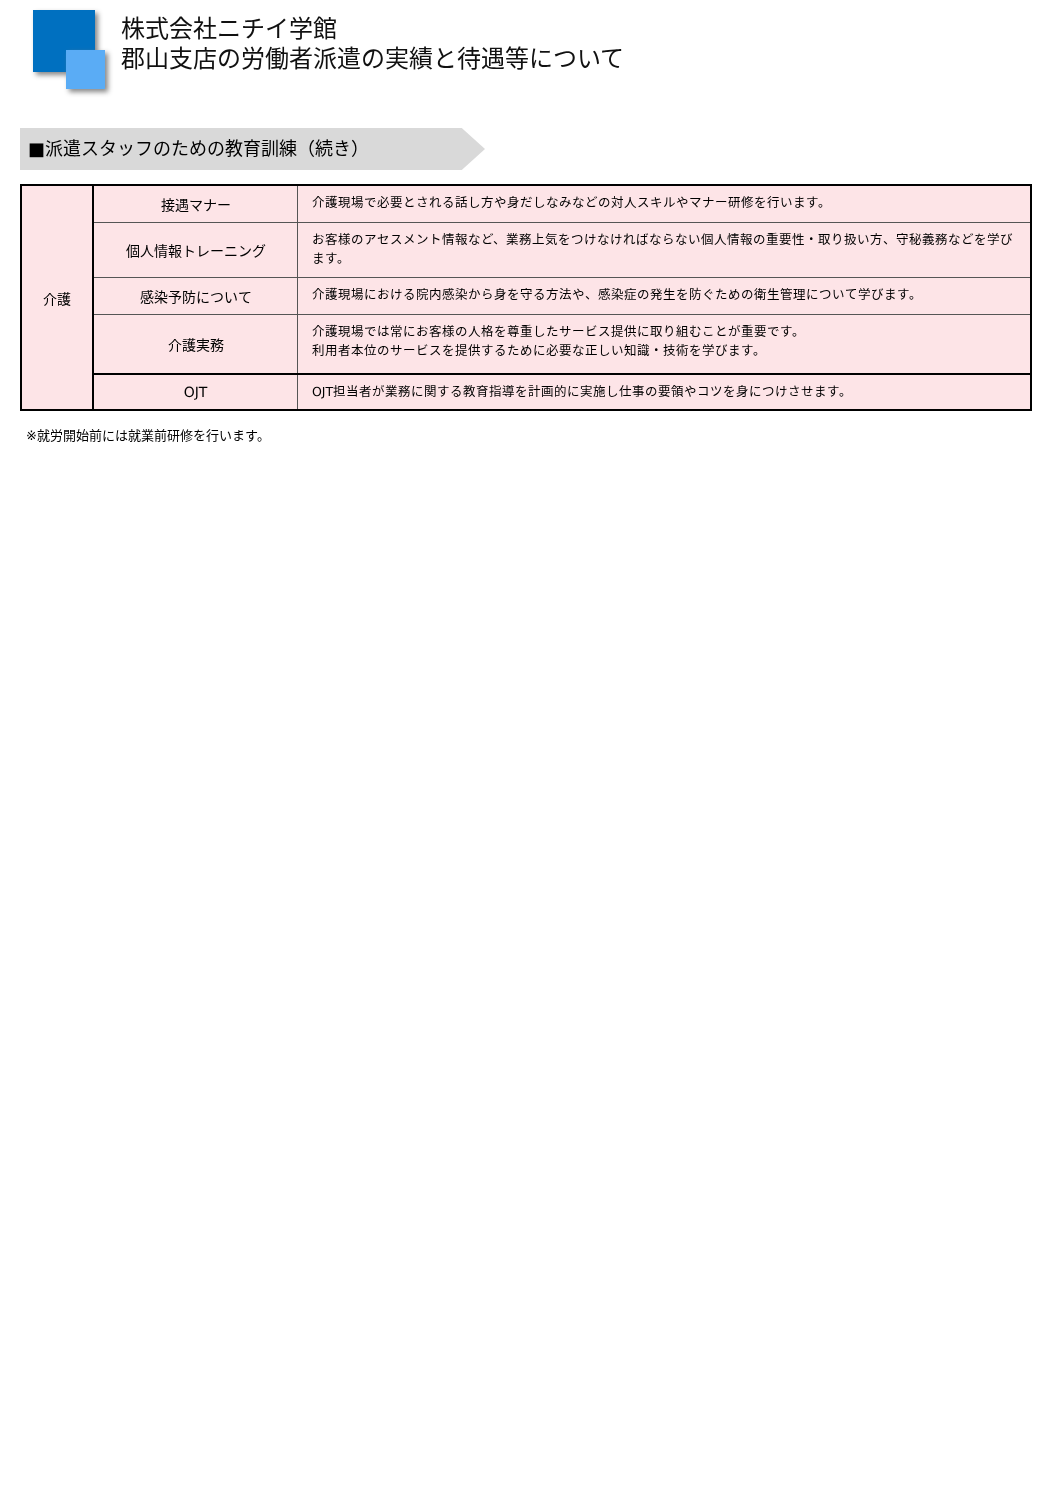株式会社ニチイ学館
郡山支店の労働者派遣の実績と待遇等について
■派遣スタッフのための教育訓練（続き）
| 介護 | 接遇マナー | 介護現場で必要とされる話し方や身だしなみなどの対人スキルやマナー研修を行います。 |
| | 個人情報トレーニング | お客様のアセスメント情報など、業務上気をつけなければならない個人情報の重要性・取り扱い方、守秘義務などを学びます。 |
| | 感染予防について | 介護現場における院内感染から身を守る方法や、感染症の発生を防ぐための衛生管理について学びます。 |
| | 介護実務 | 介護現場では常にお客様の人格を尊重したサービス提供に取り組むことが重要です。 利用者本位のサービスを提供するために必要な正しい知識・技術を学びます。 |
| | OJT | OJT担当者が業務に関する教育指導を計画的に実施し仕事の要領やコツを身につけさせます。 |
※就労開始前には就業前研修を行います。